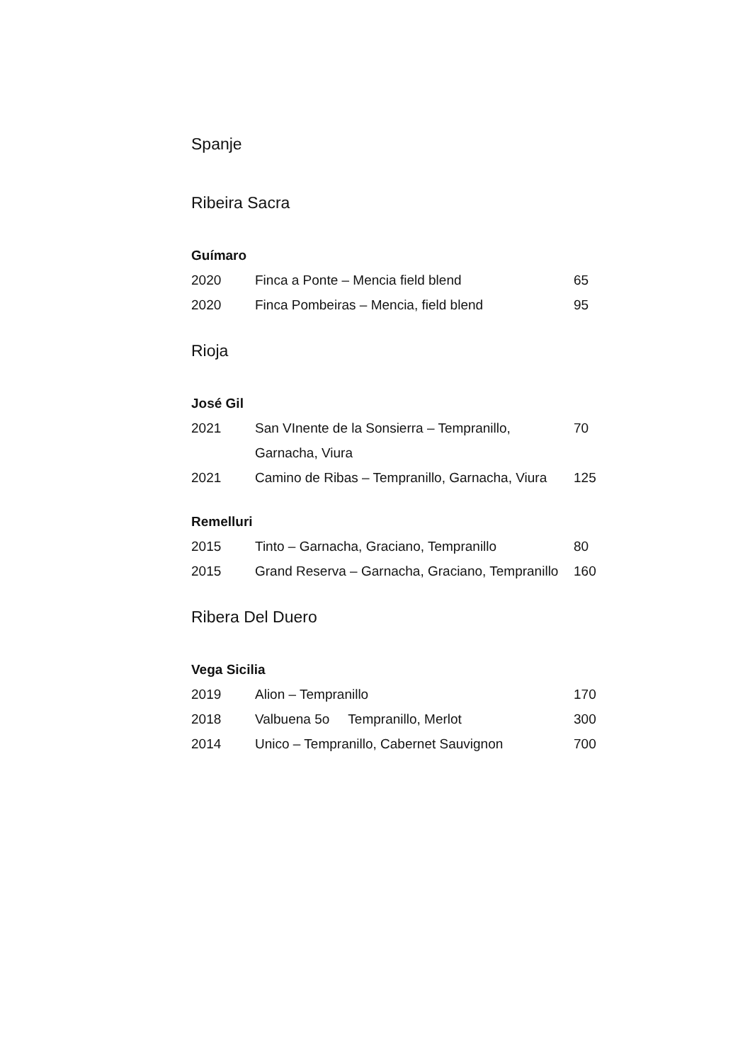Spanje
Ribeira Sacra
Guímaro
| 2020 | Finca a Ponte – Mencia field blend | 65 |
| 2020 | Finca Pombeiras – Mencia, field blend | 95 |
Rioja
José Gil
| 2021 | San VInente de la Sonsierra – Tempranillo, Garnacha, Viura | 70 |
| 2021 | Camino de Ribas – Tempranillo, Garnacha, Viura | 125 |
Remelluri
| 2015 | Tinto – Garnacha, Graciano, Tempranillo | 80 |
| 2015 | Grand Reserva – Garnacha, Graciano, Tempranillo | 160 |
Ribera Del Duero
Vega Sicilia
| 2019 | Alion – Tempranillo | 170 |
| 2018 | Valbuena 5o Tempranillo, Merlot | 300 |
| 2014 | Unico – Tempranillo, Cabernet Sauvignon | 700 |